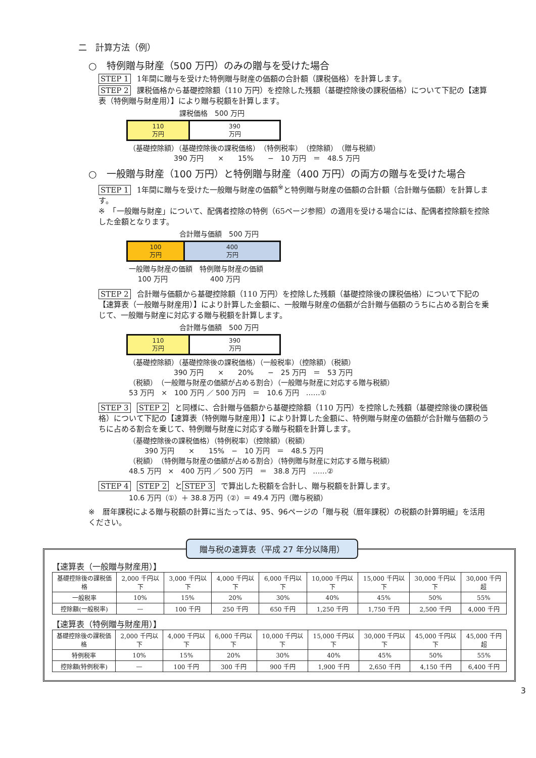二　計算方法（例）
○　特例贈与財産（500 万円）のみの贈与を受けた場合
STEP 1 1年間に贈与を受けた特例贈与財産の価額の合計額（課税価格）を計算します。
STEP 2 課税価格から基礎控除額（110 万円）を控除した残額（基礎控除後の課税価格）について下記の【速算表（特例贈与財産用）】により贈与税額を計算します。
課税価格　500 万円
110
万円
390
万円
（基礎控除額）（基礎控除後の課税価格）　（特例税率）　（控除額）　（贈与税額） 390 万円　　×　　15%　　−　10 万円　＝　48.5 万円
○　一般贈与財産（100 万円）と特例贈与財産（400 万円）の両方の贈与を受けた場合
STEP 1 1年間に贈与を受けた一般贈与財産の価額<sup>※</sup>と特例贈与財産の価額の合計額（合計贈与価額）を計算します。
※　「一般贈与財産」について、配偶者控除の特例（65ページ参照）の適用を受ける場合には、配偶者控除額を控除した金額となります。
合計贈与価額　500 万円
100
万円
400
万円
一般贈与財産の価額　特例贈与財産の価額 100 万円　　　　　　400 万円
STEP 2 合計贈与価額から基礎控除額（110 万円）を控除した残額（基礎控除後の課税価格）について下記の【速算表（一般贈与財産用）】により計算した金額に、一般贈与財産の価額が合計贈与価額のうちに占める割合を乗じて、一般贈与財産に対応する贈与税額を計算します。
合計贈与価額　500 万円
110
万円
390
万円
（基礎控除額）（基礎控除後の課税価格）（一般税率）（控除額）（税額） 390 万円　　×　　20%　　−　25 万円　＝　53 万円 （税額）　（一般贈与財産の価額が占める割合）（一般贈与財産に対応する贈与税額） 53 万円　×　100 万円 ／ 500 万円　＝　10.6 万円　……①
STEP 3 STEP 2 と同様に、合計贈与価額から基礎控除額（110 万円）を控除した残額（基礎控除後の課税価格）について下記の【速算表（特例贈与財産用）】により計算した金額に、特例贈与財産の価額が合計贈与価額のうちに占める割合を乗じて、特例贈与財産に対応する贈与税額を計算します。
（基礎控除後の課税価格）（特例税率）（控除額）（税額） 390 万円　　×　　15%　−　10 万円　＝　48.5 万円 （税額）　（特例贈与財産の価額が占める割合）（特例贈与財産に対応する贈与税額） 48.5 万円　×　400 万円 ／ 500 万円　＝　38.8 万円　……②
STEP 4 STEP 2 と STEP 3 で算出した税額を合計し、贈与税額を計算します。
10.6 万円（①）＋ 38.8 万円（②）＝ 49.4 万円（贈与税額）
※　暦年課税による贈与税額の計算に当たっては、95、96ページの「贈与税（暦年課税）の税額の計算明細」を活用ください。
贈与税の速算表（平成 27 年分以降用）
【速算表（一般贈与財産用）】
| 基礎控除後の課税価格 | 2,000 千円以下 | 3,000 千円以下 | 4,000 千円以下 | 6,000 千円以下 | 10,000 千円以下 | 15,000 千円以下 | 30,000 千円以下 | 30,000 千円超 |
| 一般税率 | 10% | 15% | 20% | 30% | 40% | 45% | 50% | 55% |
| 控除額(一般税率) | — | 100 千円 | 250 千円 | 650 千円 | 1,250 千円 | 1,750 千円 | 2,500 千円 | 4,000 千円 |
【速算表（特例贈与財産用）】
| 基礎控除後の課税価格 | 2,000 千円以下 | 4,000 千円以下 | 6,000 千円以下 | 10,000 千円以下 | 15,000 千円以下 | 30,000 千円以下 | 45,000 千円以下 | 45,000 千円超 |
| 特例税率 | 10% | 15% | 20% | 30% | 40% | 45% | 50% | 55% |
| 控除額(特例税率) | — | 100 千円 | 300 千円 | 900 千円 | 1,900 千円 | 2,650 千円 | 4,150 千円 | 6,400 千円 |
3